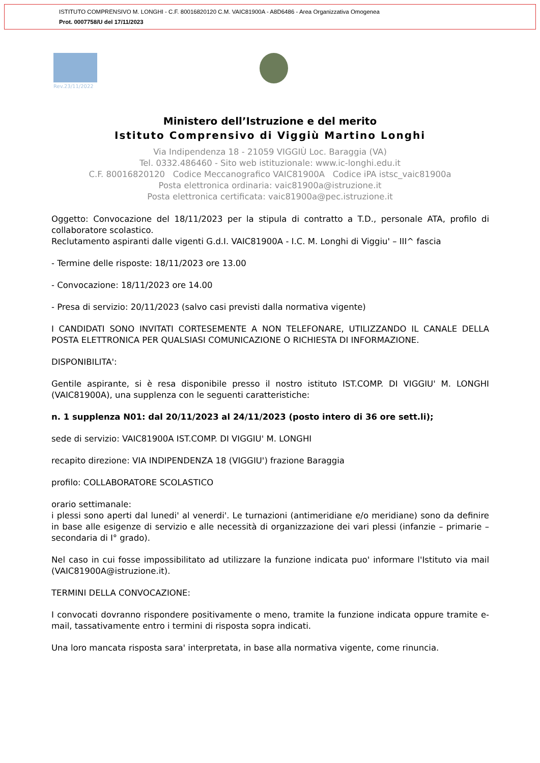ISTITUTO COMPRENSIVO M. LONGHI - C.F. 80016820120 C.M. VAIC81900A - A8D6486 - Area Organizzativa Omogenea
Prot. 0007758/U del 17/11/2023
Rev.23/11/2022
Ministero dell’Istruzione e del merito
Istituto Comprensivo di Viggiù Martino Longhi
Via Indipendenza 18 - 21059 VIGGIÙ Loc. Baraggia (VA)
Tel. 0332.486460 - Sito web istituzionale: www.ic-longhi.edu.it
C.F. 80016820120 Codice Meccanografico VAIC81900A Codice iPA istsc_vaic81900a
Posta elettronica ordinaria: vaic81900a@istruzione.it
Posta elettronica certificata: vaic81900a@pec.istruzione.it
Oggetto: Convocazione del 18/11/2023 per la stipula di contratto a T.D., personale ATA, profilo di collaboratore scolastico.
Reclutamento aspiranti dalle vigenti G.d.I. VAIC81900A - I.C. M. Longhi di Viggiu' – III^ fascia
- Termine delle risposte: 18/11/2023 ore 13.00
- Convocazione: 18/11/2023 ore 14.00
- Presa di servizio: 20/11/2023 (salvo casi previsti dalla normativa vigente)
I CANDIDATI SONO INVITATI CORTESEMENTE A NON TELEFONARE, UTILIZZANDO IL CANALE DELLA POSTA ELETTRONICA PER QUALSIASI COMUNICAZIONE O RICHIESTA DI INFORMAZIONE.
DISPONIBILITA':
Gentile aspirante, si è resa disponibile presso il nostro istituto IST.COMP. DI VIGGIU' M. LONGHI (VAIC81900A), una supplenza con le seguenti caratteristiche:
n. 1 supplenza N01: dal 20/11/2023 al 24/11/2023 (posto intero di 36 ore sett.li);
sede di servizio: VAIC81900A IST.COMP. DI VIGGIU' M. LONGHI
recapito direzione: VIA INDIPENDENZA 18 (VIGGIU') frazione Baraggia
profilo: COLLABORATORE SCOLASTICO
orario settimanale:
i plessi sono aperti dal lunedi' al venerdi'. Le turnazioni (antimeridiane e/o meridiane) sono da definire in base alle esigenze di servizio e alle necessità di organizzazione dei vari plessi (infanzie – primarie – secondaria di I° grado).
Nel caso in cui fosse impossibilitato ad utilizzare la funzione indicata puo' informare l'Istituto via mail (VAIC81900A@istruzione.it).
TERMINI DELLA CONVOCAZIONE:
I convocati dovranno rispondere positivamente o meno, tramite la funzione indicata oppure tramite e-mail, tassativamente entro i termini di risposta sopra indicati.
Una loro mancata risposta sara' interpretata, in base alla normativa vigente, come rinuncia.